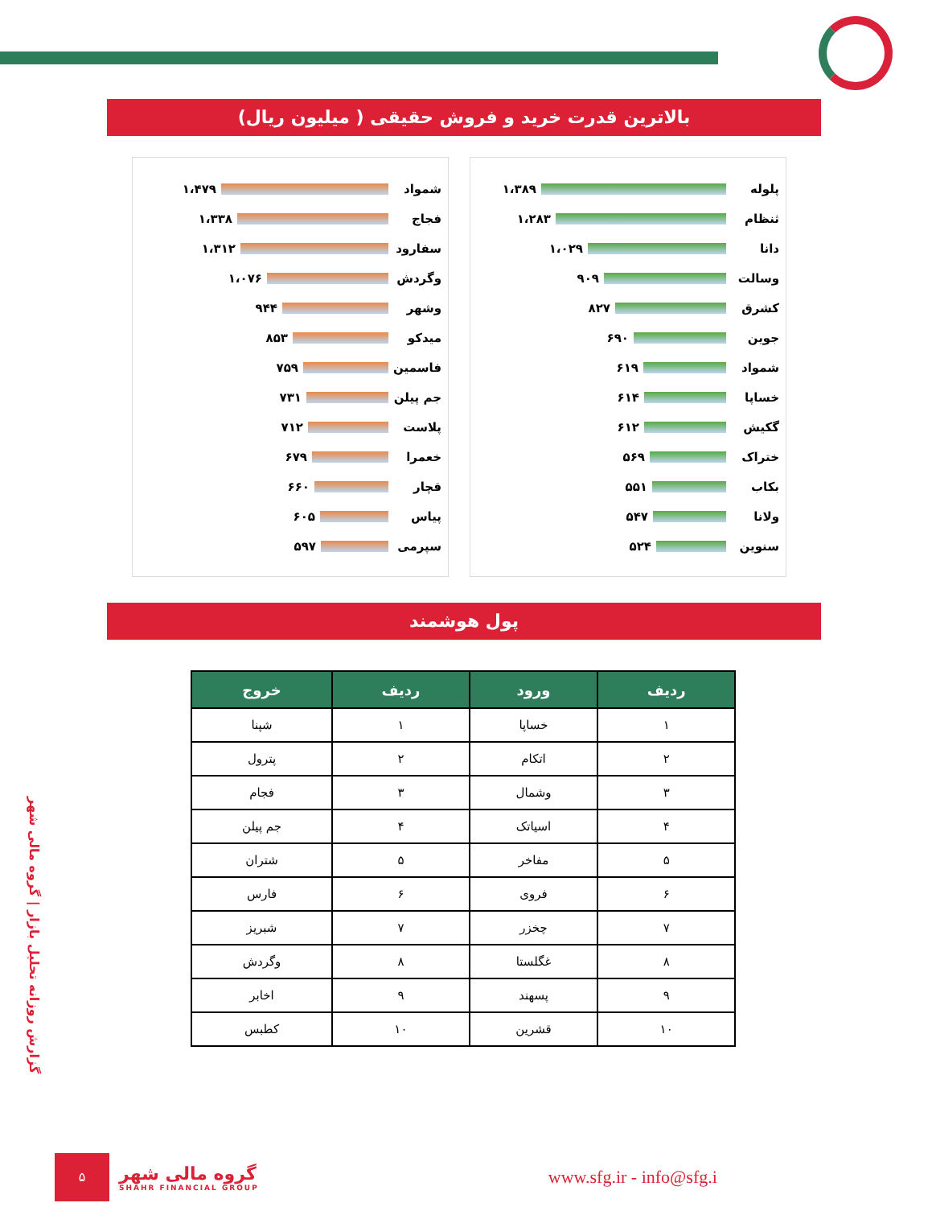بالاترین قدرت خرید و فروش حقیقی ( میلیون ریال)
شمواد
۱،۴۷۹
فجاج
۱،۳۳۸
سفارود
۱،۳۱۲
وگردش
۱،۰۷۶
وشهر
۹۴۴
میدکو
۸۵۳
فاسمین
۷۵۹
جم پیلن
۷۳۱
پلاست
۷۱۲
خعمرا
۶۷۹
قچار
۶۶۰
پیاس
۶۰۵
سپرمی
۵۹۷
پلوله
۱،۳۸۹
ثنظام
۱،۲۸۳
دانا
۱،۰۲۹
وسالت
۹۰۹
کشرق
۸۲۷
جوین
۶۹۰
شمواد
۶۱۹
خساپا
۶۱۴
گکیش
۶۱۲
ختراک
۵۶۹
بکاب
۵۵۱
ولانا
۵۴۷
سنوین
۵۲۴
پول هوشمند
| ردیف | ورود | ردیف | خروج |
| --- | --- | --- | --- |
| ۱ | خساپا | ۱ | شپنا |
| ۲ | اتکام | ۲ | پترول |
| ۳ | وشمال | ۳ | فجام |
| ۴ | اسیاتک | ۴ | جم پیلن |
| ۵ | مفاخر | ۵ | شتران |
| ۶ | فروی | ۶ | فارس |
| ۷ | چخزر | ۷ | شبریز |
| ۸ | غگلستا | ۸ | وگردش |
| ۹ | پسهند | ۹ | اخابر |
| ۱۰ | قشرین | ۱۰ | کطبس |
گزارش روزانه تحلیل بازار | گروه مالی شهر
۵
گروه مالی شهر
SHAHR FINANCIAL GROUP
www.sfg.ir - info@sfg.i